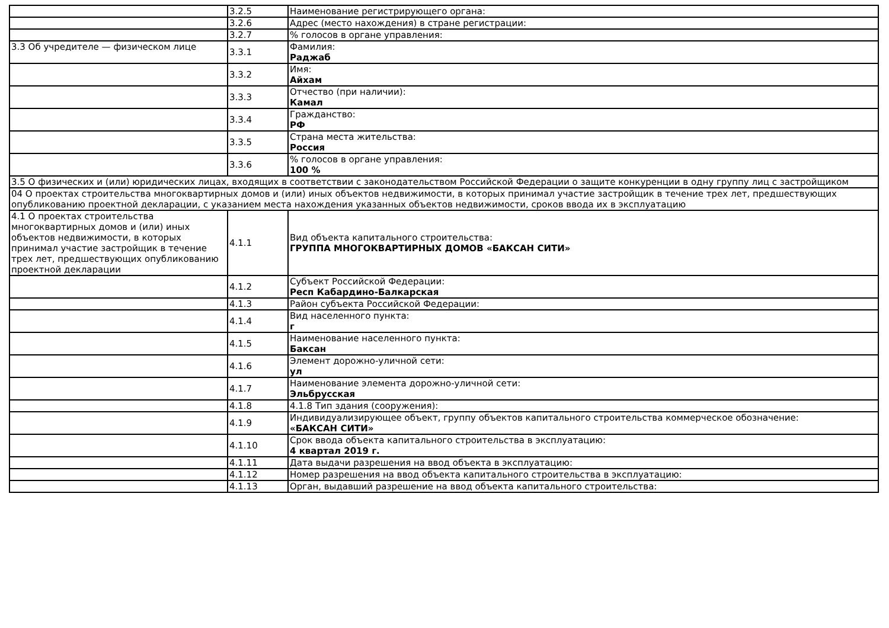| | 3.2.5 | Наименование регистрирующего органа: |
| | 3.2.6 | Адрес (место нахождения) в стране регистрации: |
| | 3.2.7 | % голосов в органе управления: |
| 3.3 Об учредителе — физическом лице | 3.3.1 | Фамилия: Раджаб |
| | 3.3.2 | Имя: Айхам |
| | 3.3.3 | Отчество (при наличии): Камал |
| | 3.3.4 | Гражданство: РФ |
| | 3.3.5 | Страна места жительства: Россия |
| | 3.3.6 | % голосов в органе управления: 100 % |
| 3.5 О физических и (или) юридических лицах, входящих в соответствии с законодательством Российской Федерации о защите конкуренции в одну группу лиц с застройщиком | | |
| 04 О проектах строительства многоквартирных домов и (или) иных объектов недвижимости, в которых принимал участие застройщик в течение трех лет, предшествующих опубликованию проектной декларации, с указанием места нахождения указанных объектов недвижимости, сроков ввода их в эксплуатацию | | |
| 4.1 О проектах строительства многоквартирных домов и (или) иных объектов недвижимости, в которых принимал участие застройщик в течение трех лет, предшествующих опубликованию проектной декларации | 4.1.1 | Вид объекта капитального строительства: ГРУППА МНОГОКВАРТИРНЫХ ДОМОВ «БАКСАН СИТИ» |
| | 4.1.2 | Субъект Российской Федерации: Респ Кабардино-Балкарская |
| | 4.1.3 | Район субъекта Российской Федерации: |
| | 4.1.4 | Вид населенного пункта: г |
| | 4.1.5 | Наименование населенного пункта: Баксан |
| | 4.1.6 | Элемент дорожно-уличной сети: ул |
| | 4.1.7 | Наименование элемента дорожно-уличной сети: Эльбрусская |
| | 4.1.8 | 4.1.8 Тип здания (сооружения): |
| | 4.1.9 | Индивидуализирующее объект, группу объектов капитального строительства коммерческое обозначение: «БАКСАН СИТИ» |
| | 4.1.10 | Срок ввода объекта капитального строительства в эксплуатацию: 4 квартал 2019 г. |
| | 4.1.11 | Дата выдачи разрешения на ввод объекта в эксплуатацию: |
| | 4.1.12 | Номер разрешения на ввод объекта капитального строительства в эксплуатацию: |
| | 4.1.13 | Орган, выдавший разрешение на ввод объекта капитального строительства: |